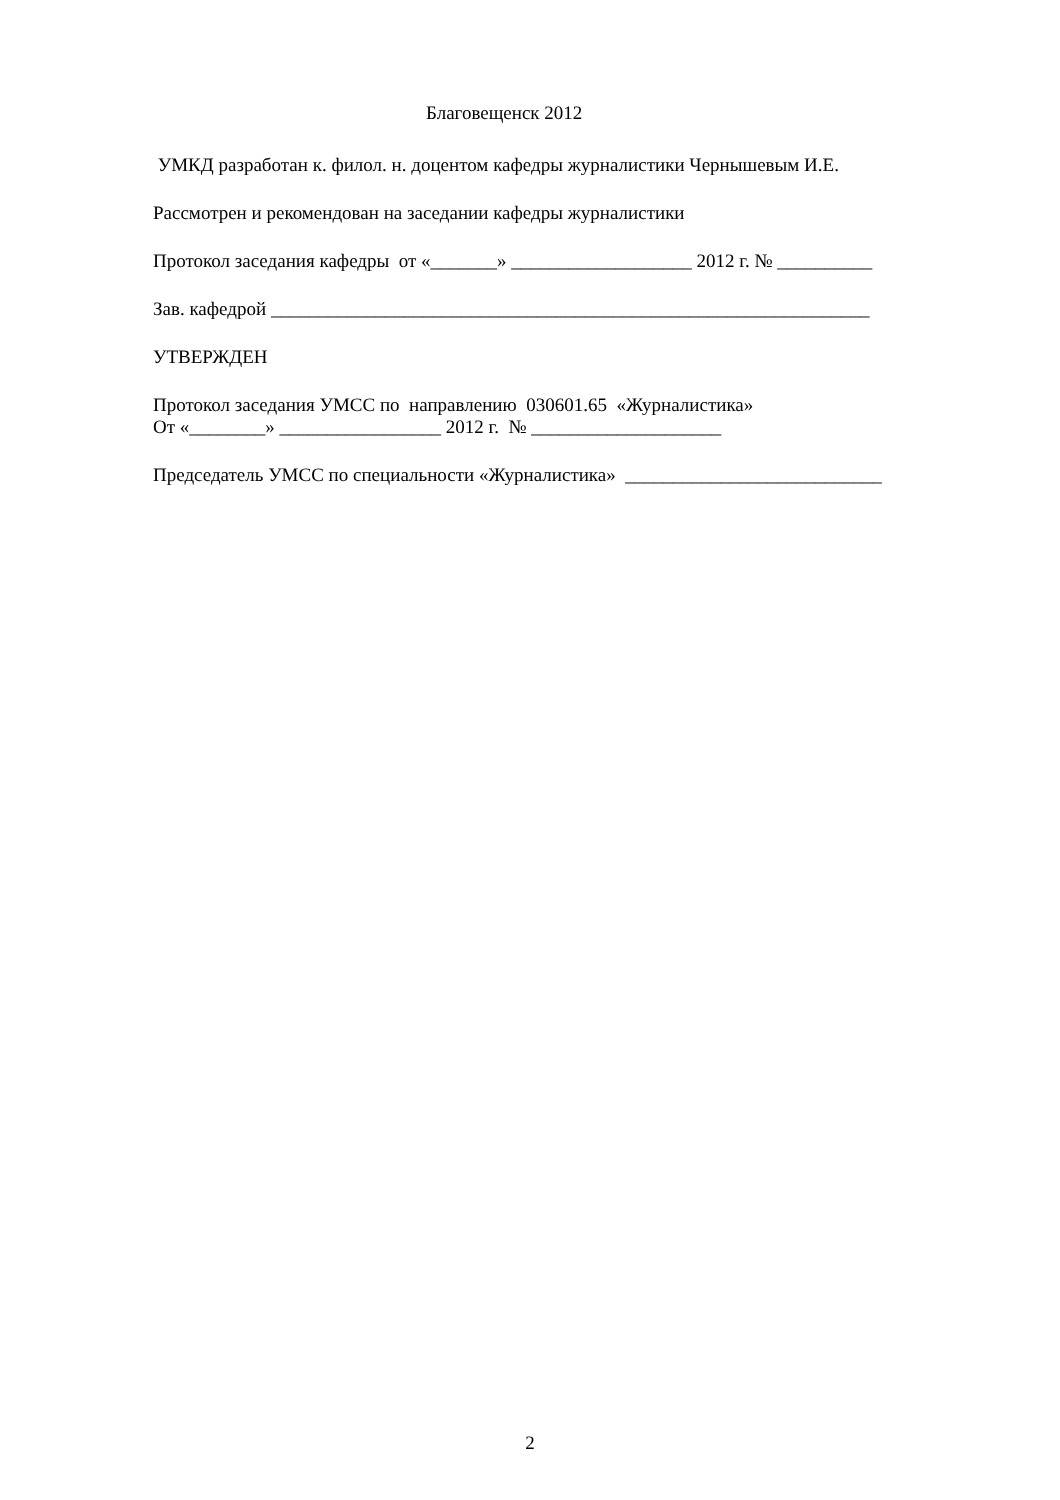Благовещенск 2012
УМКД разработан к. филол. н. доцентом кафедры журналистики Чернышевым И.Е.
Рассмотрен и рекомендован на заседании кафедры журналистики
Протокол заседания кафедры от «_______» ___________________ 2012 г. № __________
Зав. кафедрой _______________________________________________________________
УТВЕРЖДЕН
Протокол заседания УМСС по направлению 030601.65 «Журналистика»
От «________» _________________ 2012 г. № ____________________
Председатель УМСС по специальности «Журналистика» ___________________________
2